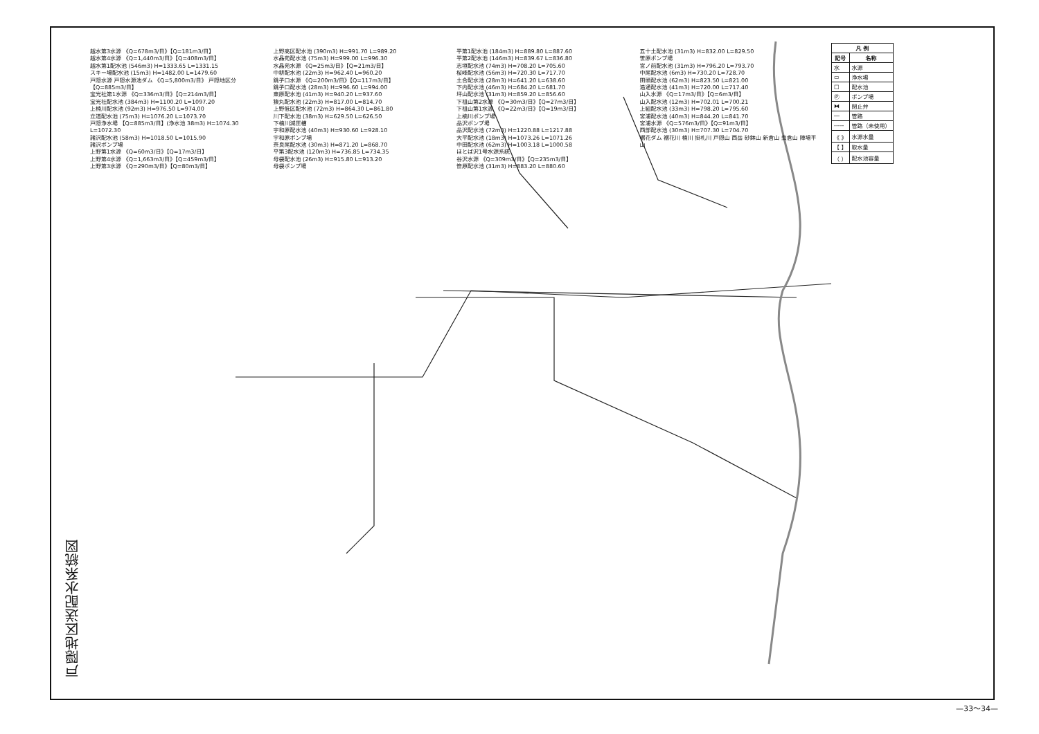戸隠地区送配水系統図
| 凡 例 | |
| --- | --- |
| 記号 | 名称 |
| 水 | 水源 |
| ▭ | 浄水場 |
| □ | 配水池 |
| Ⓟ | ポンプ場 |
| ⧓ | 閉止弁 |
| ― | 管路 |
| ----- | 管路（未使用） |
| 《 》 | 水源水量 |
| 【 】 | 取水量 |
| （ ） | 配水池容量 |
越水第3水源 《Q=678m3/日》【Q=181m3/日】
越水第4水源 《Q=1,440m3/日》【Q=408m3/日】
越水第1配水池 (546m3) H=1333.65 L=1331.15
スキー場配水池 (15m3) H=1482.00 L=1479.60
戸隠水源 戸隠水源池ダム 《Q=5,800m3/日》 戸隠地区分 【Q=885m3/日】
宝光社第1水源 《Q=336m3/日》【Q=214m3/日】
宝光社配水池 (384m3) H=1100.20 L=1097.20
上楠川配水池 (92m3) H=976.50 L=974.00
立道配水池 (75m3) H=1076.20 L=1073.70
戸隠浄水場 【Q=885m3/日】(浄水池 38m3) H=1074.30 L=1072.30
諸沢配水池 (58m3) H=1018.50 L=1015.90
諸沢ポンプ場
上野第1水源 《Q=60m3/日》【Q=17m3/日】
上野第4水源 《Q=1,663m3/日》【Q=459m3/日】
上野第3水源 《Q=290m3/日》【Q=80m3/日】
上野高区配水池 (390m3) H=991.70 L=989.20
水晶苑配水池 (75m3) H=999.00 L=996.30
水晶苑水源 《Q=25m3/日》【Q=21m3/日】
中耕配水池 (22m3) H=962.40 L=960.20
銚子口水源 《Q=200m3/日》【Q=117m3/日】
銚子口配水池 (28m3) H=996.60 L=994.00
東原配水池 (41m3) H=940.20 L=937.60
猿丸配水池 (22m3) H=817.00 L=814.70
上野低区配水池 (72m3) H=864.30 L=861.80
川下配水池 (38m3) H=629.50 L=626.50
下楠川減圧槽
宇和原配水池 (40m3) H=930.60 L=928.10
宇和原ポンプ場
奈良尾配水池 (30m3) H=871.20 L=868.70
平第3配水池 (120m3) H=736.85 L=734.35
母袋配水池 (26m3) H=915.80 L=913.20
母袋ポンプ場
平第1配水池 (184m3) H=889.80 L=887.60
平第2配水池 (146m3) H=839.67 L=836.80
志垣配水池 (74m3) H=708.20 L=705.60
桜峰配水池 (56m3) H=720.30 L=717.70
土合配水池 (28m3) H=641.20 L=638.60
下内配水池 (46m3) H=684.20 L=681.70
坪山配水池 (31m3) H=859.20 L=856.60
下祖山第2水源 《Q=30m3/日》【Q=27m3/日】
下祖山第1水源 《Q=22m3/日》【Q=19m3/日】
上楠川ポンプ場
品沢ポンプ場
品沢配水池 (72m3) H=1220.88 L=1217.88
大平配水池 (18m3) H=1073.26 L=1071.26
中田配水池 (62m3) H=1003.18 L=1000.58
ほとば沢1号水源系統
谷沢水源 《Q=309m3/日》【Q=235m3/日】
笹原配水池 (31m3) H=883.20 L=880.60
五十土配水池 (31m3) H=832.00 L=829.50
笹原ポンプ場
宮ノ前配水池 (31m3) H=796.20 L=793.70
中尾配水池 (6m3) H=730.20 L=728.70
田頭配水池 (62m3) H=823.50 L=821.00
追通配水池 (41m3) H=720.00 L=717.40
山入水源 《Q=17m3/日》【Q=6m3/日】
山入配水池 (12m3) H=702.01 L=700.21
上組配水池 (33m3) H=798.20 L=795.60
宮浦配水池 (40m3) H=844.20 L=841.70
宮浦水源 《Q=576m3/日》【Q=91m3/日】
西部配水池 (30m3) H=707.30 L=704.70
裾花ダム 裾花川 楠川 掛札川 戸隠山 西岳 砂鉢山 新倉山 虫倉山 陣場平山
—33〜34—